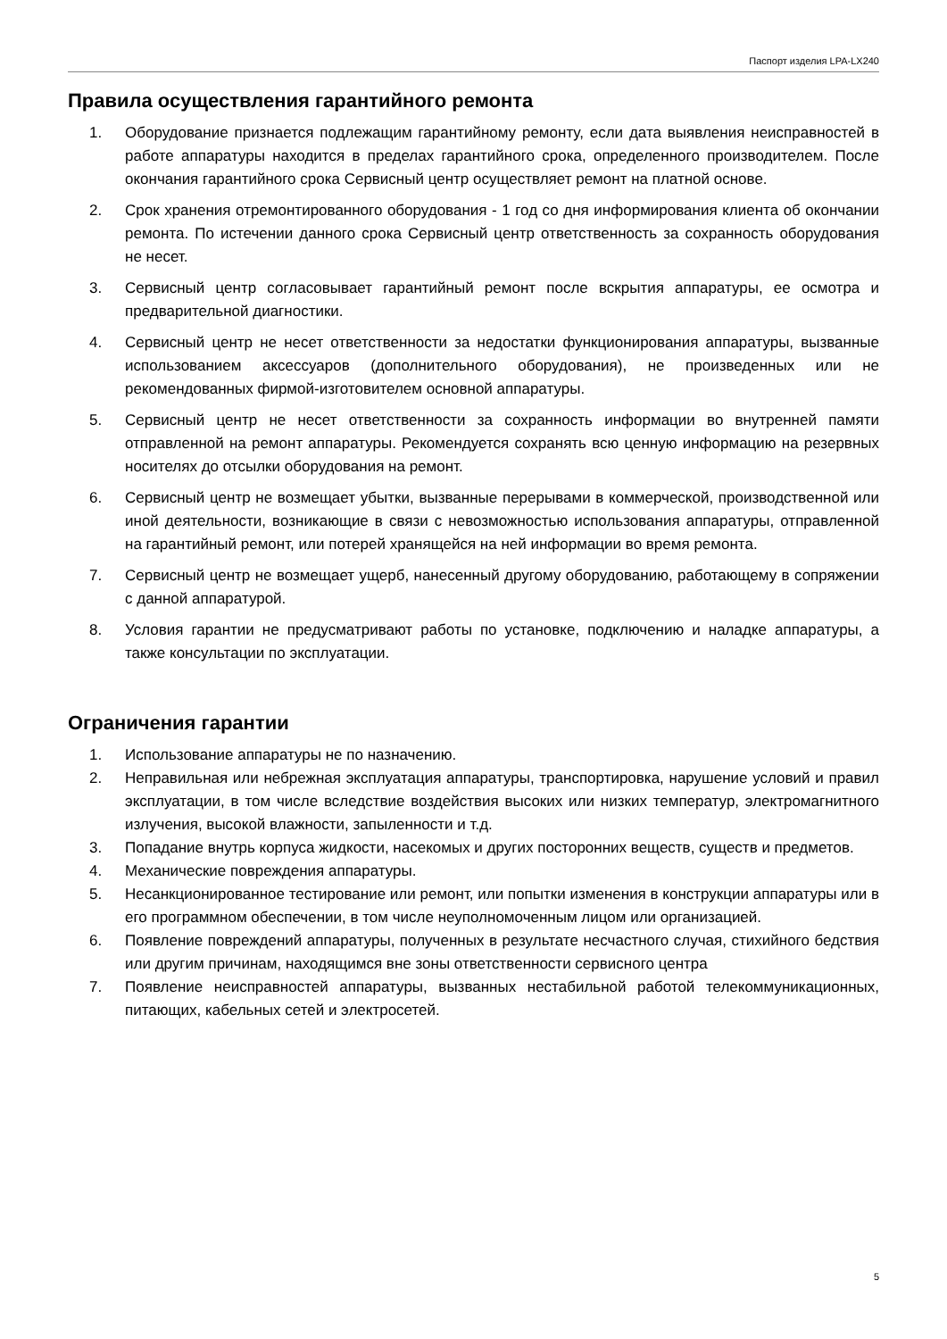Паспорт изделия LPA-LX240
Правила осуществления гарантийного ремонта
1. Оборудование признается подлежащим гарантийному ремонту, если дата выявления неисправностей в работе аппаратуры находится в пределах гарантийного срока, определенного производителем. После окончания гарантийного срока Сервисный центр осуществляет ремонт на платной основе.
2. Срок хранения отремонтированного оборудования - 1 год со дня информирования клиента об окончании ремонта. По истечении данного срока Сервисный центр ответственность за сохранность оборудования не несет.
3. Сервисный центр согласовывает гарантийный ремонт после вскрытия аппаратуры, ее осмотра и предварительной диагностики.
4. Сервисный центр не несет ответственности за недостатки функционирования аппаратуры, вызванные использованием аксессуаров (дополнительного оборудования), не произведенных или не рекомендованных фирмой-изготовителем основной аппаратуры.
5. Сервисный центр не несет ответственности за сохранность информации во внутренней памяти отправленной на ремонт аппаратуры. Рекомендуется сохранять всю ценную информацию на резервных носителях до отсылки оборудования на ремонт.
6. Сервисный центр не возмещает убытки, вызванные перерывами в коммерческой, производственной или иной деятельности, возникающие в связи с невозможностью использования аппаратуры, отправленной на гарантийный ремонт, или потерей хранящейся на ней информации во время ремонта.
7. Сервисный центр не возмещает ущерб, нанесенный другому оборудованию, работающему в сопряжении с данной аппаратурой.
8. Условия гарантии не предусматривают работы по установке, подключению и наладке аппаратуры, а также консультации по эксплуатации.
Ограничения гарантии
1. Использование аппаратуры не по назначению.
2. Неправильная или небрежная эксплуатация аппаратуры, транспортировка, нарушение условий и правил эксплуатации, в том числе вследствие воздействия высоких или низких температур, электромагнитного излучения, высокой влажности, запыленности и т.д.
3. Попадание внутрь корпуса жидкости, насекомых и других посторонних веществ, существ и предметов.
4. Механические повреждения аппаратуры.
5. Несанкционированное тестирование или ремонт, или попытки изменения в конструкции аппаратуры или в его программном обеспечении, в том числе неуполномоченным лицом или организацией.
6. Появление повреждений аппаратуры, полученных в результате несчастного случая, стихийного бедствия или другим причинам, находящимся вне зоны ответственности сервисного центра
7. Появление неисправностей аппаратуры, вызванных нестабильной работой телекоммуникационных, питающих, кабельных сетей и электросетей.
5